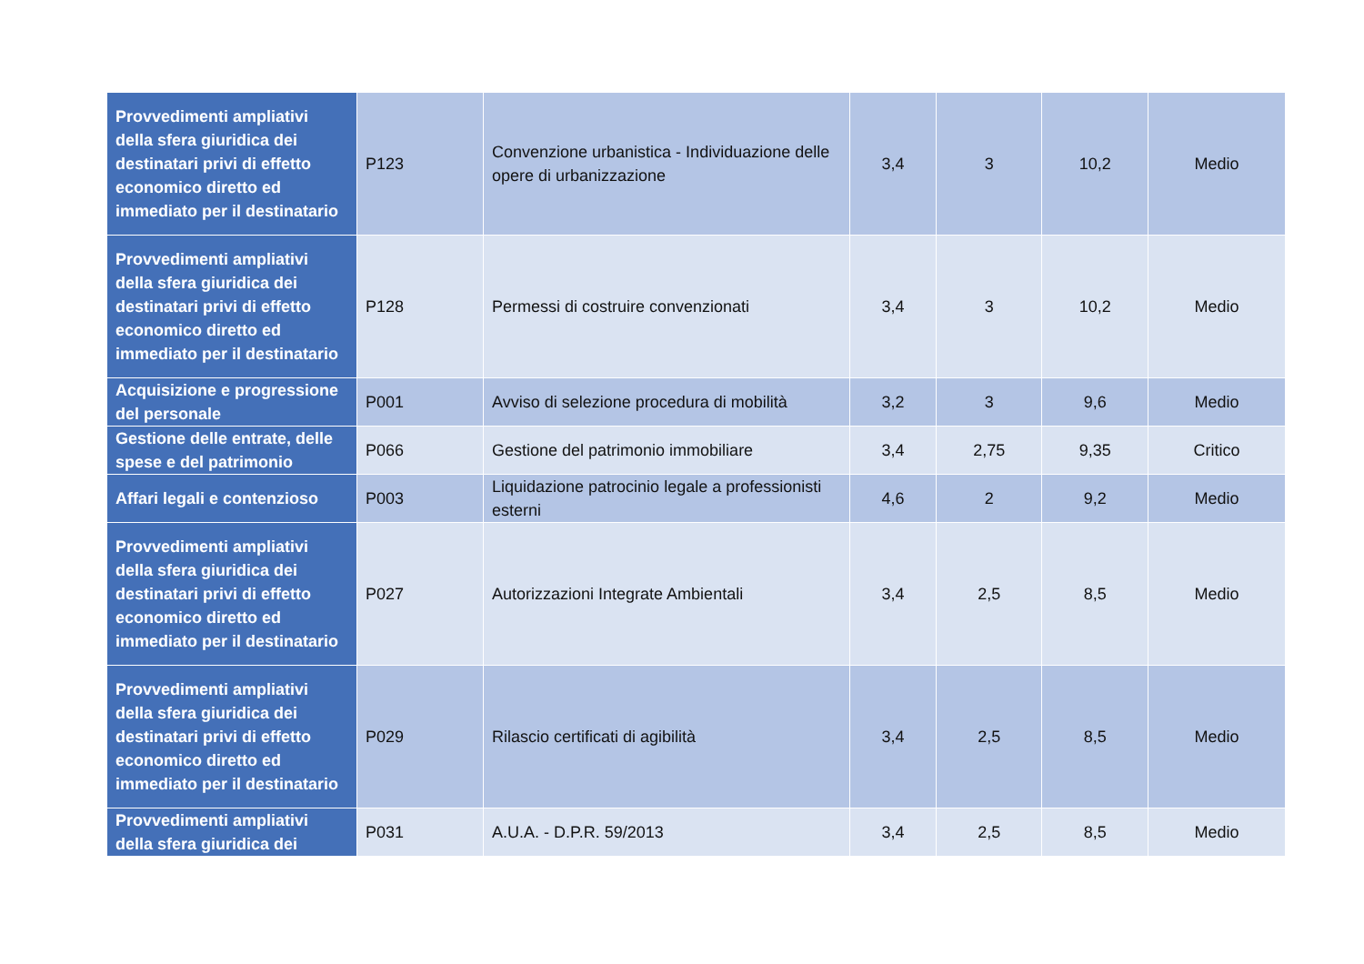| Provvedimenti ampliativi della sfera giuridica dei destinatari privi di effetto economico diretto ed immediato per il destinatario | P123 | Convenzione urbanistica - Individuazione delle opere di urbanizzazione | 3,4 | 3 | 10,2 | Medio |
| Provvedimenti ampliativi della sfera giuridica dei destinatari privi di effetto economico diretto ed immediato per il destinatario | P128 | Permessi di costruire convenzionati | 3,4 | 3 | 10,2 | Medio |
| Acquisizione e progressione del personale | P001 | Avviso di selezione procedura di mobilità | 3,2 | 3 | 9,6 | Medio |
| Gestione delle entrate, delle spese e del patrimonio | P066 | Gestione del patrimonio immobiliare | 3,4 | 2,75 | 9,35 | Critico |
| Affari legali e contenzioso | P003 | Liquidazione patrocinio legale a professionisti esterni | 4,6 | 2 | 9,2 | Medio |
| Provvedimenti ampliativi della sfera giuridica dei destinatari privi di effetto economico diretto ed immediato per il destinatario | P027 | Autorizzazioni Integrate Ambientali | 3,4 | 2,5 | 8,5 | Medio |
| Provvedimenti ampliativi della sfera giuridica dei destinatari privi di effetto economico diretto ed immediato per il destinatario | P029 | Rilascio certificati di agibilità | 3,4 | 2,5 | 8,5 | Medio |
| Provvedimenti ampliativi della sfera giuridica dei | P031 | A.U.A. - D.P.R. 59/2013 | 3,4 | 2,5 | 8,5 | Medio |